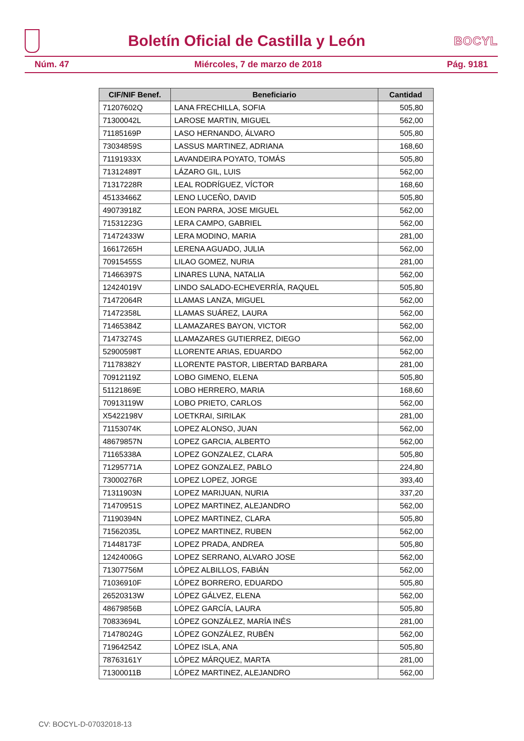Boletín Oficial de Castilla y León
BOCYL
Núm. 47 Miércoles, 7 de marzo de 2018 Pág. 9181
| CIF/NIF Benef. | Beneficiario | Cantidad |
| --- | --- | --- |
| 71207602Q | LANA FRECHILLA, SOFIA | 505,80 |
| 71300042L | LAROSE MARTIN, MIGUEL | 562,00 |
| 71185169P | LASO HERNANDO, ÁLVARO | 505,80 |
| 73034859S | LASSUS MARTINEZ, ADRIANA | 168,60 |
| 71191933X | LAVANDEIRA POYATO, TOMÁS | 505,80 |
| 71312489T | LÁZARO GIL, LUIS | 562,00 |
| 71317228R | LEAL RODRÍGUEZ, VÍCTOR | 168,60 |
| 45133466Z | LENO LUCEÑO, DAVID | 505,80 |
| 49073918Z | LEON PARRA, JOSE MIGUEL | 562,00 |
| 71531223G | LERA CAMPO, GABRIEL | 562,00 |
| 71472433W | LERA MODINO, MARIA | 281,00 |
| 16617265H | LERENA AGUADO, JULIA | 562,00 |
| 70915455S | LILAO GOMEZ, NURIA | 281,00 |
| 71466397S | LINARES LUNA, NATALIA | 562,00 |
| 12424019V | LINDO SALADO-ECHEVERRÍA, RAQUEL | 505,80 |
| 71472064R | LLAMAS LANZA, MIGUEL | 562,00 |
| 71472358L | LLAMAS SUÁREZ, LAURA | 562,00 |
| 71465384Z | LLAMAZARES BAYON, VICTOR | 562,00 |
| 71473274S | LLAMAZARES GUTIERREZ, DIEGO | 562,00 |
| 52900598T | LLORENTE ARIAS, EDUARDO | 562,00 |
| 71178382Y | LLORENTE PASTOR, LIBERTAD BARBARA | 281,00 |
| 70912119Z | LOBO GIMENO, ELENA | 505,80 |
| 51121869E | LOBO HERRERO, MARIA | 168,60 |
| 70913119W | LOBO PRIETO, CARLOS | 562,00 |
| X5422198V | LOETKRAI, SIRILAK | 281,00 |
| 71153074K | LOPEZ ALONSO, JUAN | 562,00 |
| 48679857N | LOPEZ GARCIA, ALBERTO | 562,00 |
| 71165338A | LOPEZ GONZALEZ, CLARA | 505,80 |
| 71295771A | LOPEZ GONZALEZ, PABLO | 224,80 |
| 73000276R | LOPEZ LOPEZ, JORGE | 393,40 |
| 71311903N | LOPEZ MARIJUAN, NURIA | 337,20 |
| 71470951S | LOPEZ MARTINEZ, ALEJANDRO | 562,00 |
| 71190394N | LOPEZ MARTINEZ, CLARA | 505,80 |
| 71562035L | LOPEZ MARTINEZ, RUBEN | 562,00 |
| 71448173F | LOPEZ PRADA, ANDREA | 505,80 |
| 12424006G | LOPEZ SERRANO, ALVARO JOSE | 562,00 |
| 71307756M | LÓPEZ ALBILLOS, FABIÁN | 562,00 |
| 71036910F | LÓPEZ BORRERO, EDUARDO | 505,80 |
| 26520313W | LÓPEZ GÁLVEZ, ELENA | 562,00 |
| 48679856B | LÓPEZ GARCÍA, LAURA | 505,80 |
| 70833694L | LÓPEZ GONZÁLEZ, MARÍA INÉS | 281,00 |
| 71478024G | LÓPEZ GONZÁLEZ, RUBÉN | 562,00 |
| 71964254Z | LÓPEZ ISLA, ANA | 505,80 |
| 78763161Y | LÓPEZ MÁRQUEZ, MARTA | 281,00 |
| 71300011B | LÓPEZ MARTINEZ, ALEJANDRO | 562,00 |
CV: BOCYL-D-07032018-13